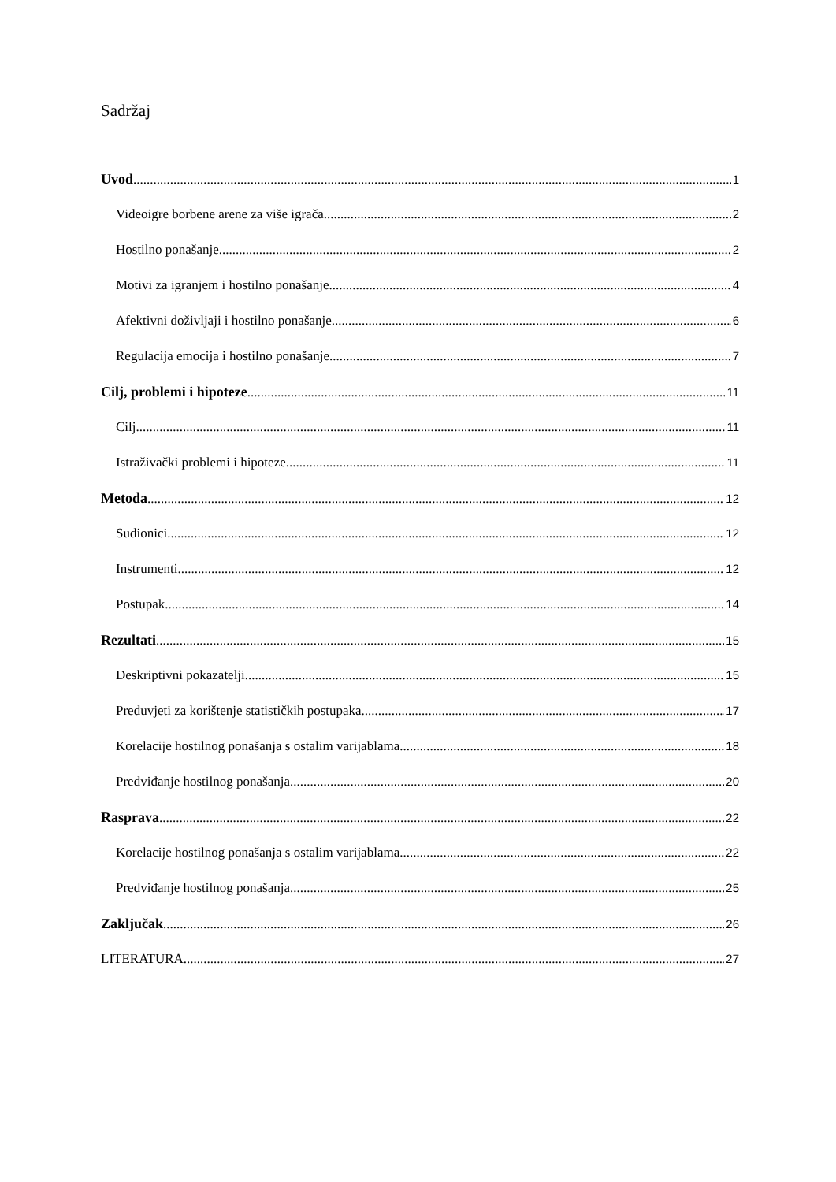Sadržaj
Uvod 1
Videoigre borbene arene za više igrača 2
Hostilno ponašanje 2
Motivi za igranjem i hostilno ponašanje 4
Afektivni doživljaji i hostilno ponašanje 6
Regulacija emocija i hostilno ponašanje 7
Cilj, problemi i hipoteze 11
Cilj 11
Istraživački problemi i hipoteze 11
Metoda 12
Sudionici 12
Instrumenti 12
Postupak 14
Rezultati 15
Deskriptivni pokazatelji 15
Preduvjeti za korištenje statističkih postupaka 17
Korelacije hostilnog ponašanja s ostalim varijablama 18
Predviđanje hostilnog ponašanja 20
Rasprava 22
Korelacije hostilnog ponašanja s ostalim varijablama 22
Predviđanje hostilnog ponašanja 25
Zaključak 26
LITERATURA 27